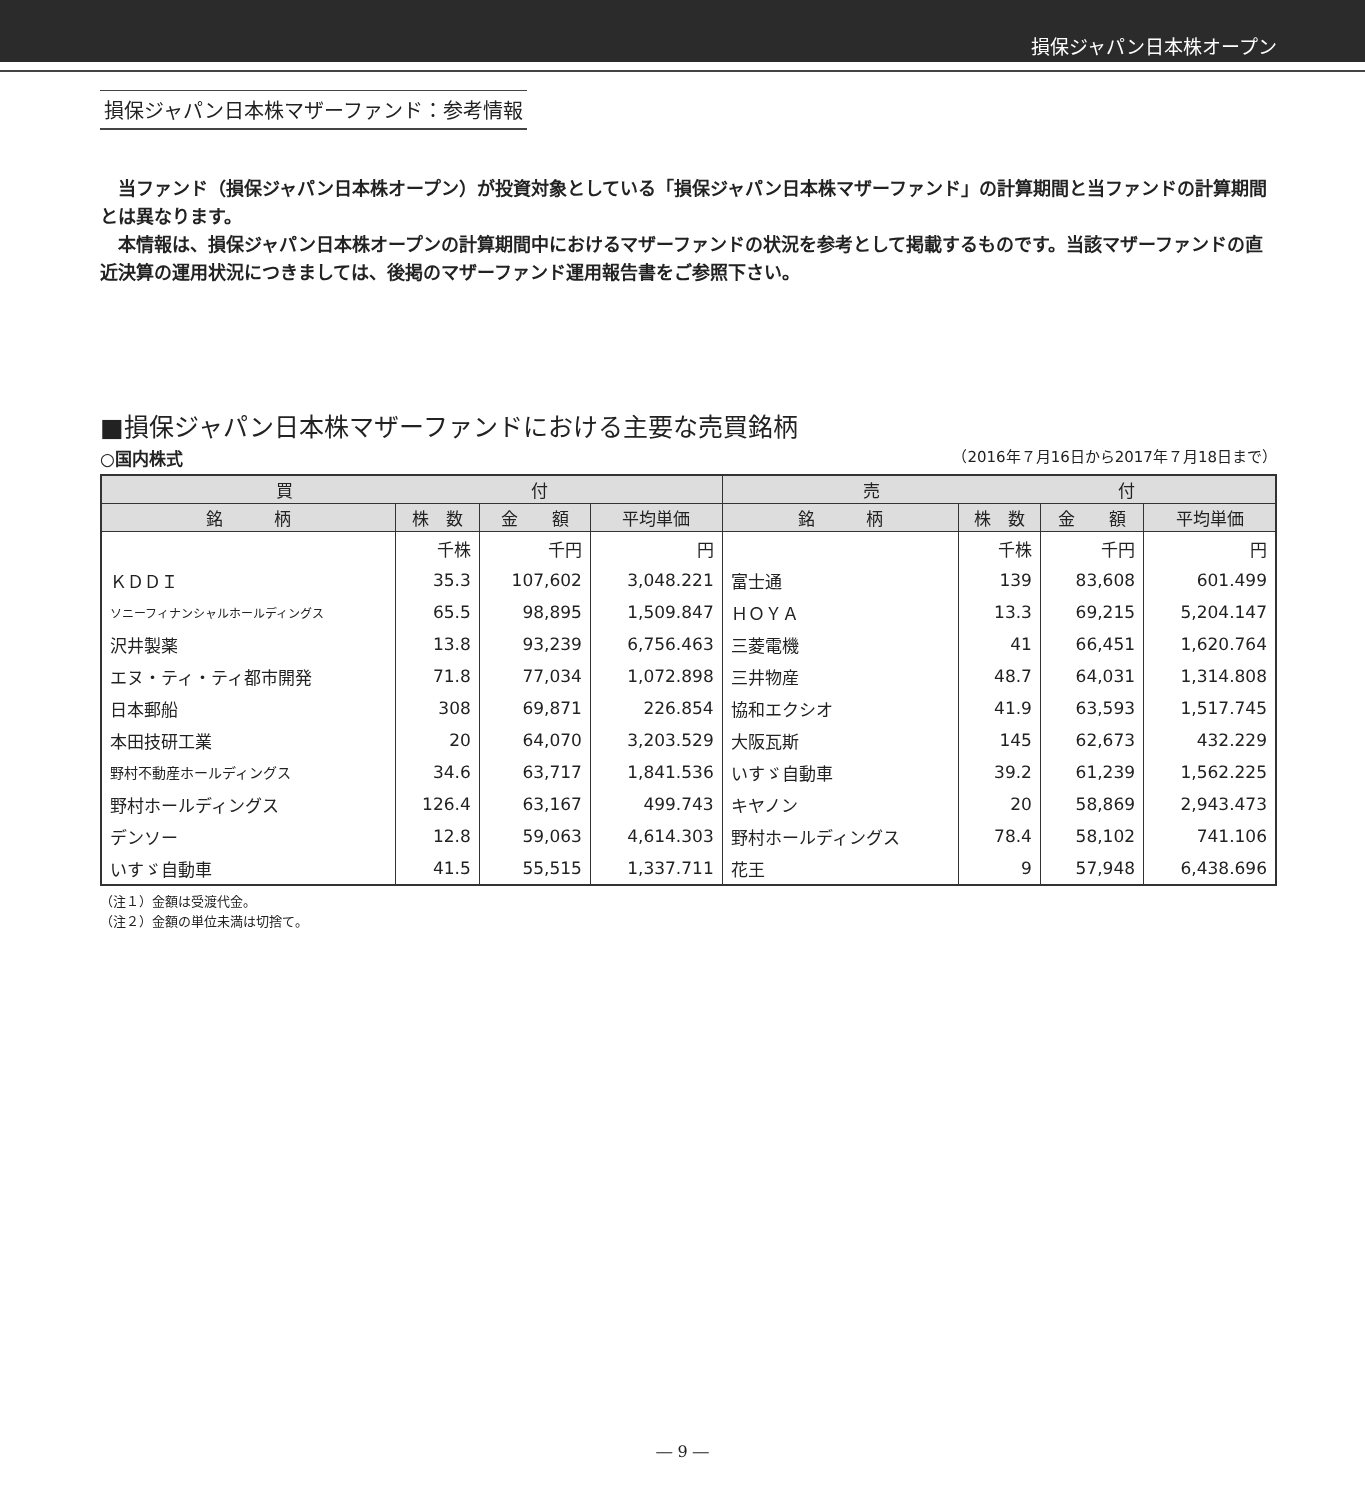損保ジャパン日本株オープン
損保ジャパン日本株マザーファンド：参考情報
当ファンド（損保ジャパン日本株オープン）が投資対象としている「損保ジャパン日本株マザーファンド」の計算期間と当ファンドの計算期間とは異なります。
本情報は、損保ジャパン日本株オープンの計算期間中におけるマザーファンドの状況を参考として掲載するものです。当該マザーファンドの直近決算の運用状況につきましては、後掲のマザーファンド運用報告書をご参照下さい。
■損保ジャパン日本株マザーファンドにおける主要な売買銘柄
○国内株式 （2016年７月16日から2017年７月18日まで）
| 買 付 | | | | 売 付 | | | |
| --- | --- | --- | --- | --- | --- | --- | --- |
| 銘 柄 | 株 数 | 金 額 | 平均単価 | 銘 柄 | 株 数 | 金 額 | 平均単価 |
| | 千株 | 千円 | 円 | | 千株 | 千円 | 円 |
| ＫＤＤＩ | 35.3 | 107,602 | 3,048.221 | 富士通 | 139 | 83,608 | 601.499 |
| ソニーフィナンシャルホールディングス | 65.5 | 98,895 | 1,509.847 | ＨＯＹＡ | 13.3 | 69,215 | 5,204.147 |
| 沢井製薬 | 13.8 | 93,239 | 6,756.463 | 三菱電機 | 41 | 66,451 | 1,620.764 |
| エヌ・ティ・ティ都市開発 | 71.8 | 77,034 | 1,072.898 | 三井物産 | 48.7 | 64,031 | 1,314.808 |
| 日本郵船 | 308 | 69,871 | 226.854 | 協和エクシオ | 41.9 | 63,593 | 1,517.745 |
| 本田技研工業 | 20 | 64,070 | 3,203.529 | 大阪瓦斯 | 145 | 62,673 | 432.229 |
| 野村不動産ホールディングス | 34.6 | 63,717 | 1,841.536 | いすゞ自動車 | 39.2 | 61,239 | 1,562.225 |
| 野村ホールディングス | 126.4 | 63,167 | 499.743 | キヤノン | 20 | 58,869 | 2,943.473 |
| デンソー | 12.8 | 59,063 | 4,614.303 | 野村ホールディングス | 78.4 | 58,102 | 741.106 |
| いすゞ自動車 | 41.5 | 55,515 | 1,337.711 | 花王 | 9 | 57,948 | 6,438.696 |
（注１）金額は受渡代金。
（注２）金額の単位未満は切捨て。
― 9 ―